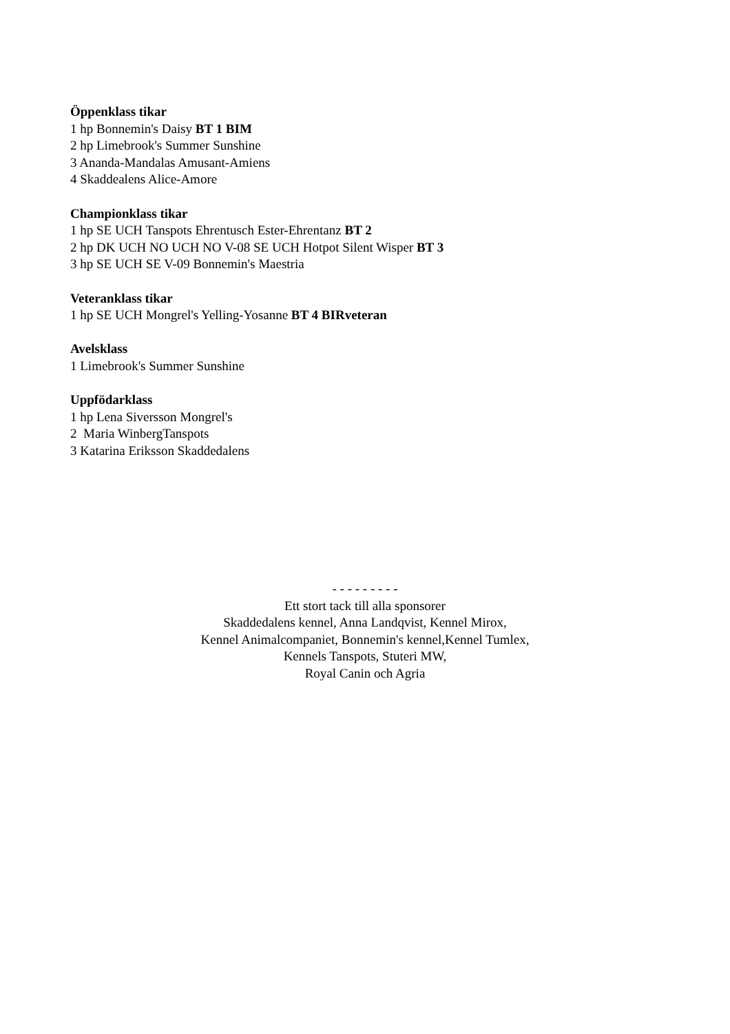Öppenklass tikar
1 hp Bonnemin's Daisy BT 1 BIM
2 hp Limebrook's Summer Sunshine
3 Ananda-Mandalas Amusant-Amiens
4 Skaddealens Alice-Amore
Championklass tikar
1 hp SE UCH Tanspots Ehrentusch Ester-Ehrentanz BT 2
2 hp DK UCH NO UCH NO V-08 SE UCH Hotpot Silent Wisper BT 3
3 hp SE UCH SE V-09 Bonnemin's Maestria
Veteranklass tikar
1 hp SE UCH Mongrel's Yelling-Yosanne BT 4 BIRveteran
Avelsklass
1 Limebrook's Summer Sunshine
Uppfödarklass
1 hp Lena Siversson Mongrel's
2 Maria WinbergTanspots
3 Katarina Eriksson Skaddedalens
- - - - - - - - -
Ett stort tack till alla sponsorer
Skaddedalens kennel, Anna Landqvist, Kennel Mirox,
Kennel Animalcompaniet, Bonnemin's kennel,Kennel Tumlex,
Kennels Tanspots, Stuteri MW,
Royal Canin och Agria